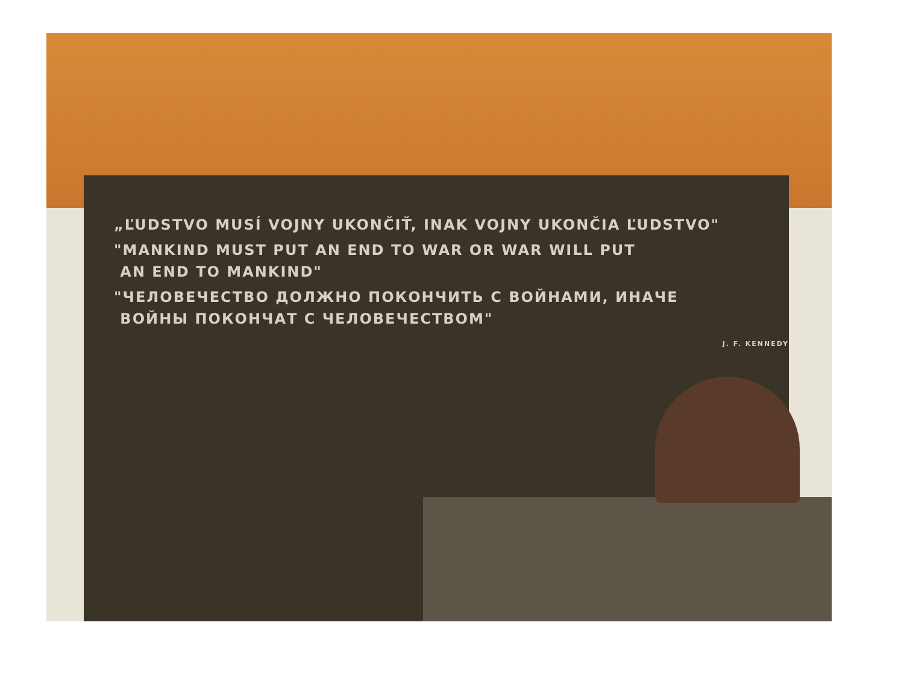„ĽUDSTVO MUSÍ VOJNY UKONČIŤ, INAK VOJNY UKONČIA ĽUDSTVO"
"MANKIND MUST PUT AN END TO WAR OR WAR WILL PUT
AN END TO MANKIND"
"ЧЕЛОВЕЧЕСТВО ДОЛЖНО ПОКОНЧИТЬ С ВОЙНАМИ, ИНАЧЕ
ВОЙНЫ ПОКОНЧАТ С ЧЕЛОВЕЧЕСТВОМ"
J. F. KENNEDY